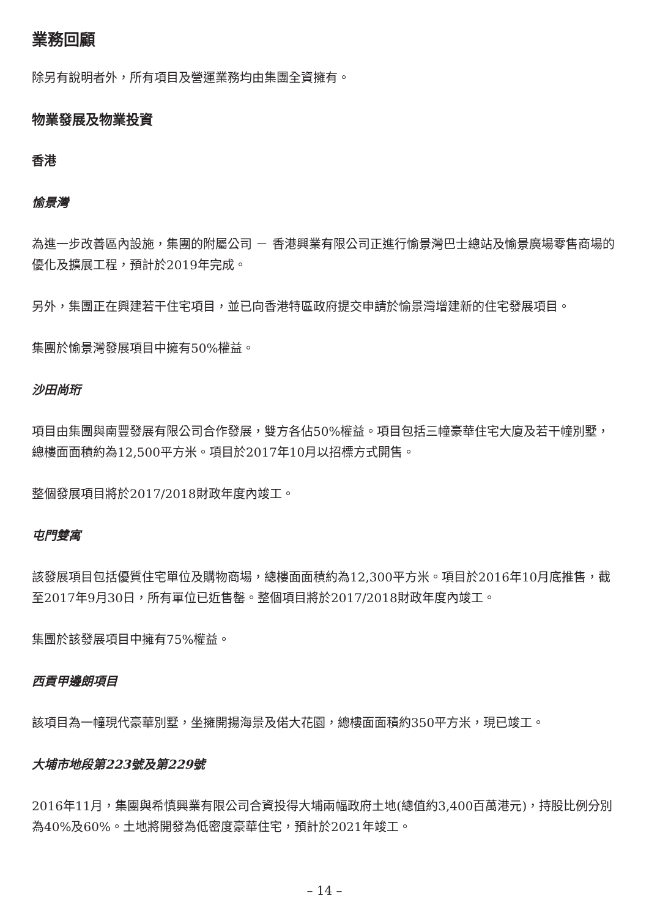業務回顧
除另有說明者外，所有項目及營運業務均由集團全資擁有。
物業發展及物業投資
香港
愉景灣
為進一步改善區內設施，集團的附屬公司 － 香港興業有限公司正進行愉景灣巴士總站及愉景廣場零售商場的優化及擴展工程，預計於2019年完成。
另外，集團正在興建若干住宅項目，並已向香港特區政府提交申請於愉景灣增建新的住宅發展項目。
集團於愉景灣發展項目中擁有50%權益。
沙田尚珩
項目由集團與南豐發展有限公司合作發展，雙方各佔50%權益。項目包括三幢豪華住宅大廈及若干幢別墅，總樓面面積約為12,500平方米。項目於2017年10月以招標方式開售。
整個發展項目將於2017/2018財政年度內竣工。
屯門雙寓
該發展項目包括優質住宅單位及購物商場，總樓面面積約為12,300平方米。項目於2016年10月底推售，截至2017年9月30日，所有單位已近售罄。整個項目將於2017/2018財政年度內竣工。
集團於該發展項目中擁有75%權益。
西貢甲邊朗項目
該項目為一幢現代豪華別墅，坐擁開揚海景及偌大花園，總樓面面積約350平方米，現已竣工。
大埔市地段第223號及第229號
2016年11月，集團與希慎興業有限公司合資投得大埔兩幅政府土地(總值約3,400百萬港元)，持股比例分別為40%及60%。土地將開發為低密度豪華住宅，預計於2021年竣工。
– 14 –